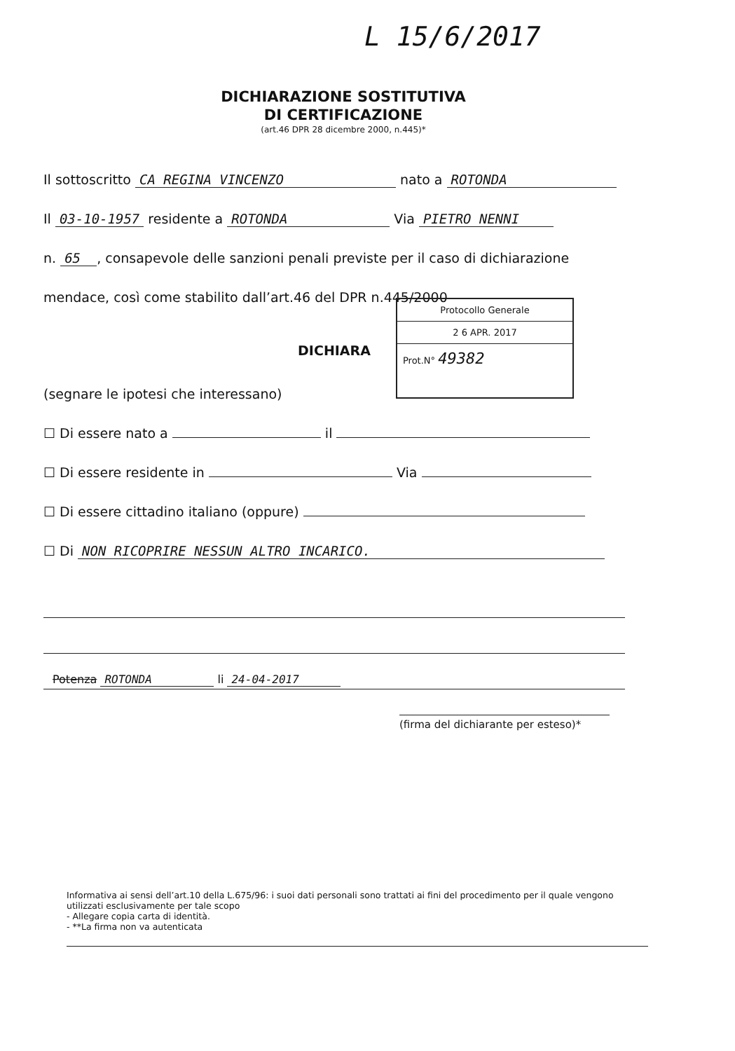L 15/6/2017
DICHIARAZIONE SOSTITUTIVA
DI CERTIFICAZIONE
(art.46 DPR 28 dicembre 2000, n.445)*
Il sottoscritto CA REGINA VINCENZO nato a ROTONDA
Il 03-10-1957 residente a ROTONDA Via PIETRO NENNI
n. 65, consapevole delle sanzioni penali previste per il caso di dichiarazione
mendace, così come stabilito dall’art.46 del DPR n.445/2000
DICHIARA
(segnare le ipotesi che interessano)
☐ Di essere nato a il
☐ Di essere residente in Via
☐ Di essere cittadino italiano (oppure)
☐ Di NON RICOPRIRE NESSUN ALTRO INCARICO.
Protocollo Generale
2 6 APR. 2017
Prot.N° 49382
Potenza ROTONDA li 24-04-2017
(firma del dichiarante per esteso)*
Informativa ai sensi dell’art.10 della L.675/96: i suoi dati personali sono trattati ai fini del procedimento per il quale vengono utilizzati esclusivamente per tale scopo
- Allegare copia carta di identità.
- **La firma non va autenticata